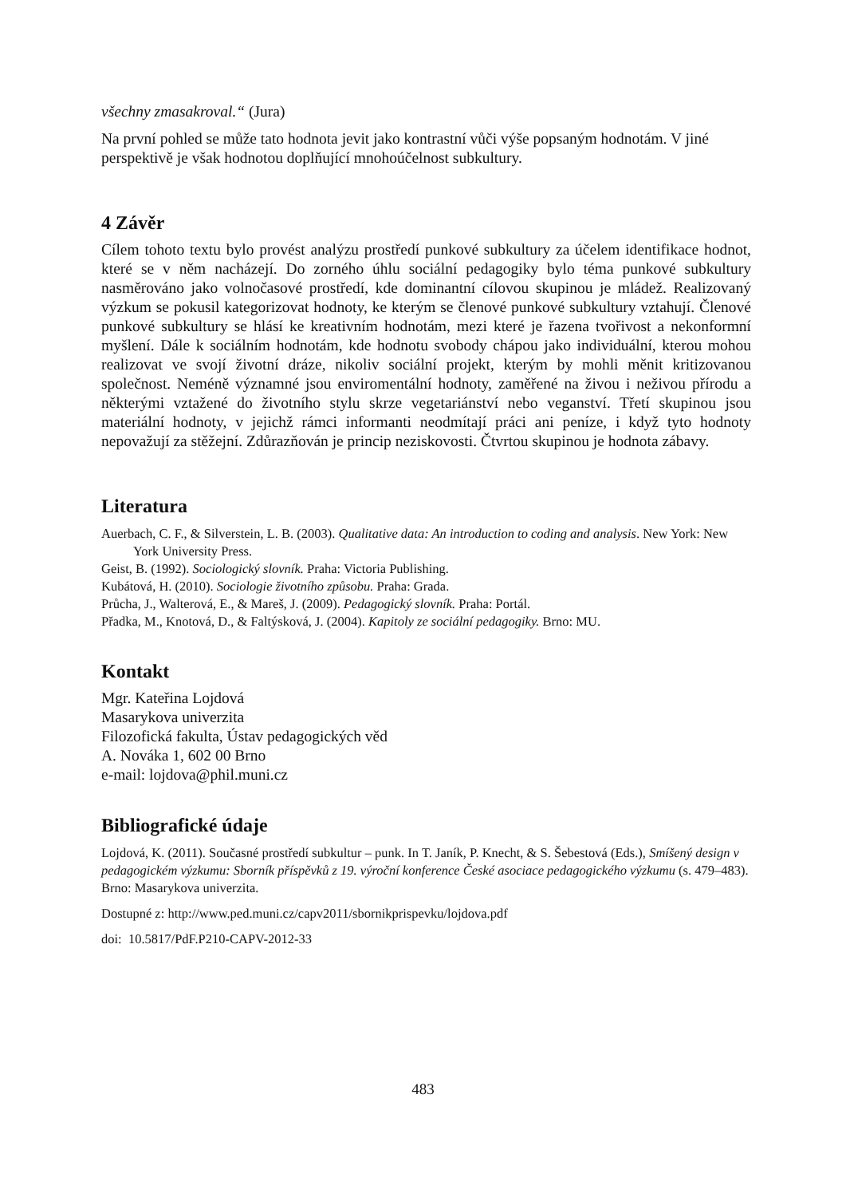všechny zmasakroval.“ (Jura)
Na první pohled se může tato hodnota jevit jako kontrastní vůči výše popsaným hodnotám. V jiné perspektivě je však hodnotou doplňující mnohoúčelnost subkultury.
4 Závěr
Cílem tohoto textu bylo provést analýzu prostředí punkové subkultury za účelem identifikace hodnot, které se v něm nacházejí. Do zorného úhlu sociální pedagogiky bylo téma punkové subkultury nasměrováno jako volnočasové prostředí, kde dominantní cílovou skupinou je mládež. Realizovaný výzkum se pokusil kategorizovat hodnoty, ke kterým se členové punkové subkultury vztahují. Členové punkové subkultury se hlásí ke kreativním hodnotám, mezi které je řazena tvořivost a nekonformní myšlení. Dále k sociálním hodnotám, kde hodnotu svobody chápou jako individuální, kterou mohou realizovat ve svojí životní dráze, nikoliv sociální projekt, kterým by mohli měnit kritizovanou společnost. Neméně významné jsou enviromentální hodnoty, zaměřené na živou i neživou přírodu a některými vztažené do životního stylu skrze vegetariánství nebo veganství. Třetí skupinou jsou materiální hodnoty, v jejichž rámci informanti neodmítají práci ani peníze, i když tyto hodnoty nepovažují za stěžejní. Zdůrazňován je princip neziskovosti. Čtvrtou skupinou je hodnota zábavy.
Literatura
Auerbach, C. F., & Silverstein, L. B. (2003). Qualitative data: An introduction to coding and analysis. New York: New York University Press.
Geist, B. (1992). Sociologický slovník. Praha: Victoria Publishing.
Kubátová, H. (2010). Sociologie životního způsobu. Praha: Grada.
Průcha, J., Walterová, E., & Mareš, J. (2009). Pedagogický slovník. Praha: Portál.
Přadka, M., Knotová, D., & Faltýsková, J. (2004). Kapitoly ze sociální pedagogiky. Brno: MU.
Kontakt
Mgr. Kateřina Lojdová
Masarykova univerzita
Filozofická fakulta, Ústav pedagogických věd
A. Nováka 1, 602 00 Brno
e-mail: lojdova@phil.muni.cz
Bibliografické údaje
Lojdová, K. (2011). Současné prostředí subkultur – punk. In T. Janík, P. Knecht, & S. Šebestová (Eds.), Smíšený design v pedagogickém výzkumu: Sborník příspěvků z 19. výroční konference České asociace pedagogického výzkumu (s. 479–483). Brno: Masarykova univerzita.
Dostupné z: http://www.ped.muni.cz/capv2011/sbornikprispevku/lojdova.pdf
doi: 10.5817/PdF.P210-CAPV-2012-33
483